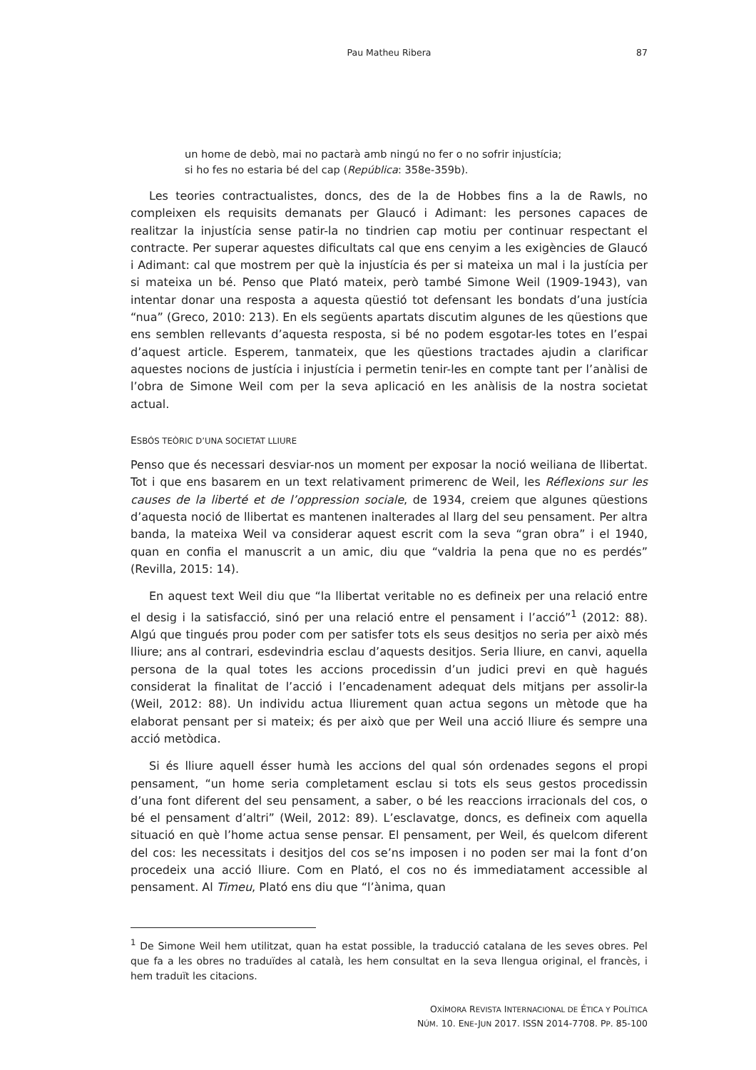Pau Matheu Ribera
87
un home de debò, mai no pactarà amb ningú no fer o no sofrir injustícia;
si ho fes no estaria bé del cap (República: 358e-359b).
Les teories contractualistes, doncs, des de la de Hobbes fins a la de Rawls, no compleixen els requisits demanats per Glaucó i Adimant: les persones capaces de realitzar la injustícia sense patir-la no tindrien cap motiu per continuar respectant el contracte. Per superar aquestes dificultats cal que ens cenyim a les exigències de Glaucó i Adimant: cal que mostrem per què la injustícia és per si mateixa un mal i la justícia per si mateixa un bé. Penso que Plató mateix, però també Simone Weil (1909-1943), van intentar donar una resposta a aquesta qüestió tot defensant les bondats d’una justícia “nua” (Greco, 2010: 213). En els següents apartats discutim algunes de les qüestions que ens semblen rellevants d’aquesta resposta, si bé no podem esgotar-les totes en l’espai d’aquest article. Esperem, tanmateix, que les qüestions tractades ajudin a clarificar aquestes nocions de justícia i injustícia i permetin tenir-les en compte tant per l’anàlisi de l’obra de Simone Weil com per la seva aplicació en les anàlisis de la nostra societat actual.
ESBÓS TEÒRIC D’UNA SOCIETAT LLIURE
Penso que és necessari desviar-nos un moment per exposar la noció weiliana de llibertat. Tot i que ens basarem en un text relativament primerenc de Weil, les Réflexions sur les causes de la liberté et de l’oppression sociale, de 1934, creiem que algunes qüestions d’aquesta noció de llibertat es mantenen inalterades al llarg del seu pensament. Per altra banda, la mateixa Weil va considerar aquest escrit com la seva “gran obra” i el 1940, quan en confia el manuscrit a un amic, diu que “valdria la pena que no es perdés” (Revilla, 2015: 14).
En aquest text Weil diu que “la llibertat veritable no es defineix per una relació entre el desig i la satisfacció, sinó per una relació entre el pensament i l’acció”<sup>1</sup> (2012: 88). Algú que tingués prou poder com per satisfer tots els seus desitjos no seria per això més lliure; ans al contrari, esdevindria esclau d’aquests desitjos. Seria lliure, en canvi, aquella persona de la qual totes les accions procedissin d’un judici previ en què hagués considerat la finalitat de l’acció i l’encadenament adequat dels mitjans per assolir-la (Weil, 2012: 88). Un individu actua lliurement quan actua segons un mètode que ha elaborat pensant per si mateix; és per això que per Weil una acció lliure és sempre una acció metòdica.
Si és lliure aquell ésser humà les accions del qual són ordenades segons el propi pensament, “un home seria completament esclau si tots els seus gestos procedissin d’una font diferent del seu pensament, a saber, o bé les reaccions irracionals del cos, o bé el pensament d’altri” (Weil, 2012: 89). L’esclavatge, doncs, es defineix com aquella situació en què l’home actua sense pensar. El pensament, per Weil, és quelcom diferent del cos: les necessitats i desitjos del cos se’ns imposen i no poden ser mai la font d’on procedeix una acció lliure. Com en Plató, el cos no és immediatament accessible al pensament. Al Timeu, Plató ens diu que “l’ànima, quan
<sup>1</sup> De Simone Weil hem utilitzat, quan ha estat possible, la traducció catalana de les seves obres. Pel que fa a les obres no traduïdes al català, les hem consultat en la seva llengua original, el francès, i hem traduït les citacions.
OXÍMORA REVISTA INTERNACIONAL DE ÉTICA Y POLÍTICA
NÚM. 10. ENE-JUN 2017. ISSN 2014-7708. PP. 85-100